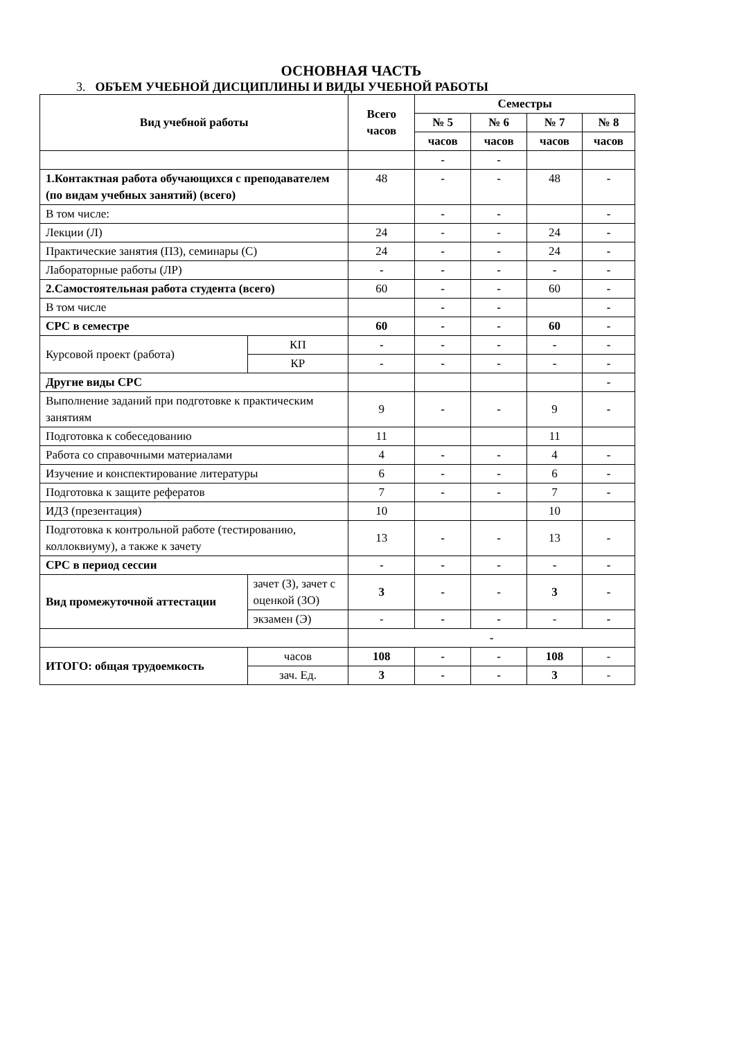ОСНОВНАЯ ЧАСТЬ
3. ОБЪЕМ УЧЕБНОЙ ДИСЦИПЛИНЫ И ВИДЫ УЧЕБНОЙ РАБОТЫ
| Вид учебной работы | | Всего часов | Семестры | | | |
| --- | --- | --- | --- | --- | --- | --- |
| | | | № 5 | № 6 | № 7 | № 8 |
| | | | часов | часов | часов | часов |
| | | | - | - | | |
| 1.Контактная работа обучающихся с преподавателем (по видам учебных занятий) (всего) | | 48 | - | - | 48 | - |
| В том числе: | | | - | - | | - |
| Лекции (Л) | | 24 | - | - | 24 | - |
| Практические занятия (ПЗ), семинары (С) | | 24 | - | - | 24 | - |
| Лабораторные работы (ЛР) | | - | - | - | - | - |
| 2.Самостоятельная работа студента (всего) | | 60 | - | - | 60 | - |
| В том числе | | | - | - | | - |
| СРС в семестре | | 60 | - | - | 60 | - |
| Курсовой проект (работа) | КП | - | - | - | - | - |
| | КР | - | - | - | - | - |
| Другие виды СРС | | | | | | - |
| Выполнение заданий при подготовке к практическим занятиям | | 9 | - | - | 9 | - |
| Подготовка к собеседованию | | 11 | | | 11 | |
| Работа со справочными материалами | | 4 | - | - | 4 | - |
| Изучение и конспектирование литературы | | 6 | - | - | 6 | - |
| Подготовка к защите рефератов | | 7 | - | - | 7 | - |
| ИДЗ (презентация) | | 10 | | | 10 | |
| Подготовка к контрольной работе (тестированию, коллоквиуму), а также к зачету | | 13 | - | - | 13 | - |
| СРС в период сессии | | - | - | - | - | - |
| Вид промежуточной аттестации | зачет (З), зачет с оценкой (ЗО) | 3 | - | - | 3 | - |
| | экзамен (Э) | - | - | - | - | - |
| | | - | | | | |
| ИТОГО: общая трудоемкость | часов | 108 | - | - | 108 | - |
| | зач. Ед. | 3 | - | - | 3 | - |